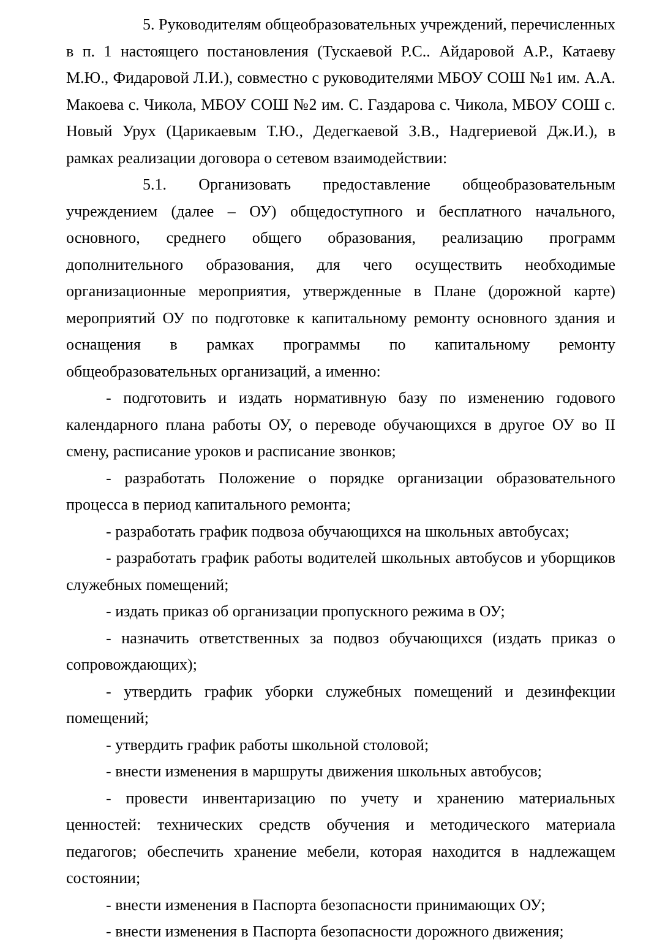5. Руководителям общеобразовательных учреждений, перечисленных в п. 1 настоящего постановления (Тускаевой Р.С.. Айдаровой А.Р., Катаеву М.Ю., Фидаровой Л.И.), совместно с руководителями МБОУ СОШ №1 им. А.А. Макоева с. Чикола, МБОУ СОШ №2 им. С. Газдарова с. Чикола, МБОУ СОШ с. Новый Урух (Царикаевым Т.Ю., Дедегкаевой З.В., Надгериевой Дж.И.), в рамках реализации договора о сетевом взаимодействии:
5.1. Организовать предоставление общеобразовательным учреждением (далее – ОУ) общедоступного и бесплатного начального, основного, среднего общего образования, реализацию программ дополнительного образования, для чего осуществить необходимые организационные мероприятия, утвержденные в Плане (дорожной карте) мероприятий ОУ по подготовке к капитальному ремонту основного здания и оснащения в рамках программы по капитальному ремонту общеобразовательных организаций, а именно:
- подготовить и издать нормативную базу по изменению годового календарного плана работы ОУ, о переводе обучающихся в другое ОУ во II смену, расписание уроков и расписание звонков;
- разработать Положение о порядке организации образовательного процесса в период капитального ремонта;
- разработать график подвоза обучающихся на школьных автобусах;
- разработать график работы водителей школьных автобусов и уборщиков служебных помещений;
- издать приказ об организации пропускного режима в ОУ;
- назначить ответственных за подвоз обучающихся (издать приказ о сопровождающих);
- утвердить график уборки служебных помещений и дезинфекции помещений;
- утвердить график работы школьной столовой;
- внести изменения в маршруты движения школьных автобусов;
- провести инвентаризацию по учету и хранению материальных ценностей: технических средств обучения и методического материала педагогов; обеспечить хранение мебели, которая находится в надлежащем состоянии;
- внести изменения в Паспорта безопасности принимающих ОУ;
- внести изменения в Паспорта безопасности дорожного движения;